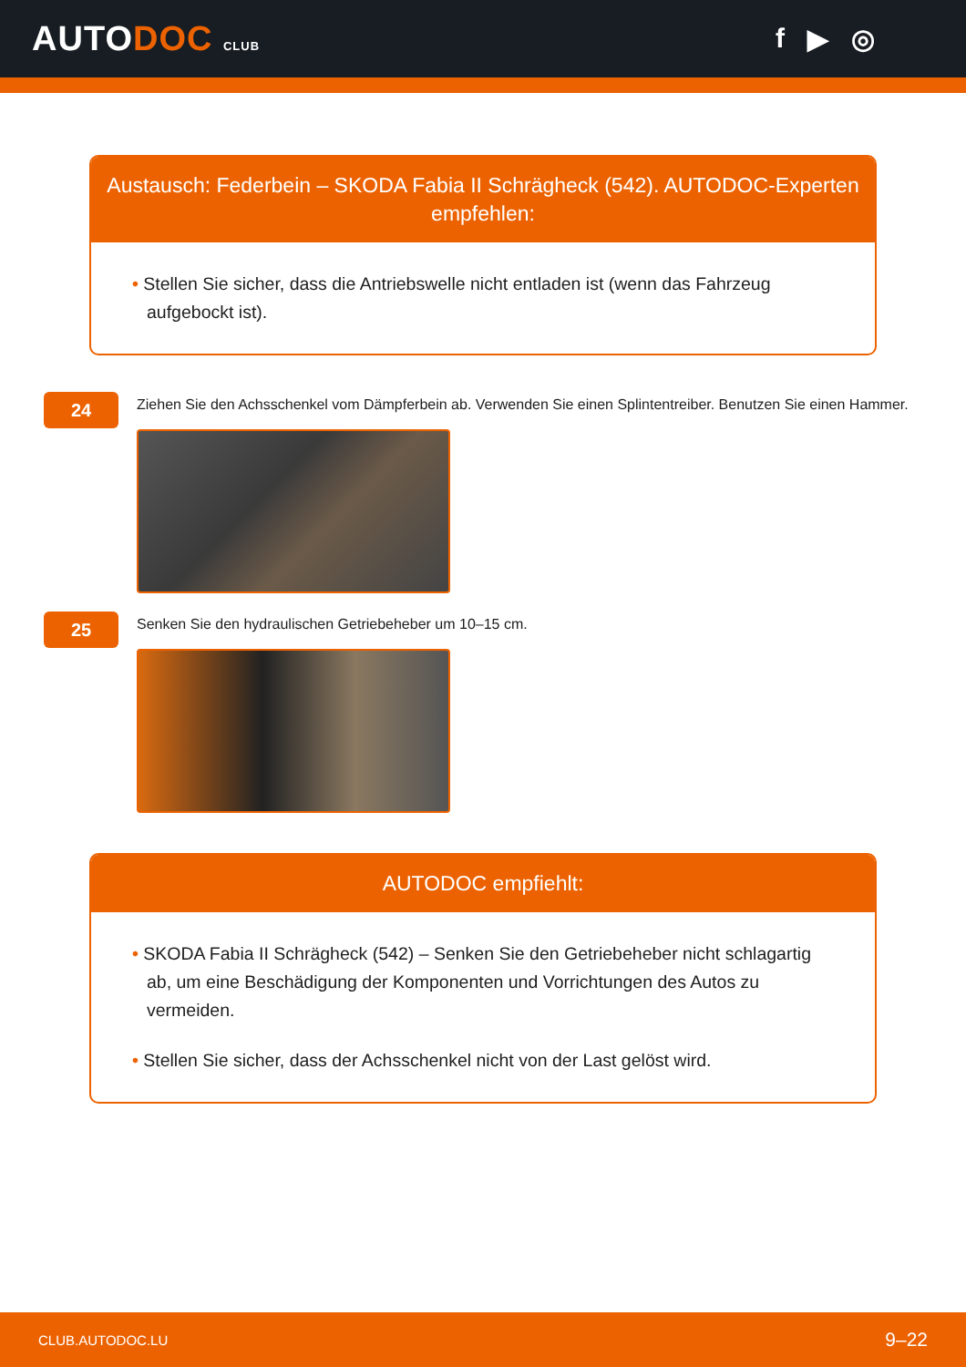AUTODOC CLUB
f ▶ ◎
Austausch: Federbein – SKODA Fabia II Schrägheck (542). AUTODOC-Experten empfehlen:
• Stellen Sie sicher, dass die Antriebswelle nicht entladen ist (wenn das Fahrzeug aufgebockt ist).
24
Ziehen Sie den Achsschenkel vom Dämpferbein ab. Verwenden Sie einen Splintentreiber. Benutzen Sie einen Hammer.
25
Senken Sie den hydraulischen Getriebeheber um 10–15 cm.
AUTODOC empfiehlt:
• SKODA Fabia II Schrägheck (542) – Senken Sie den Getriebeheber nicht schlagartig ab, um eine Beschädigung der Komponenten und Vorrichtungen des Autos zu vermeiden.
• Stellen Sie sicher, dass der Achsschenkel nicht von der Last gelöst wird.
CLUB.AUTODOC.LU 9–22